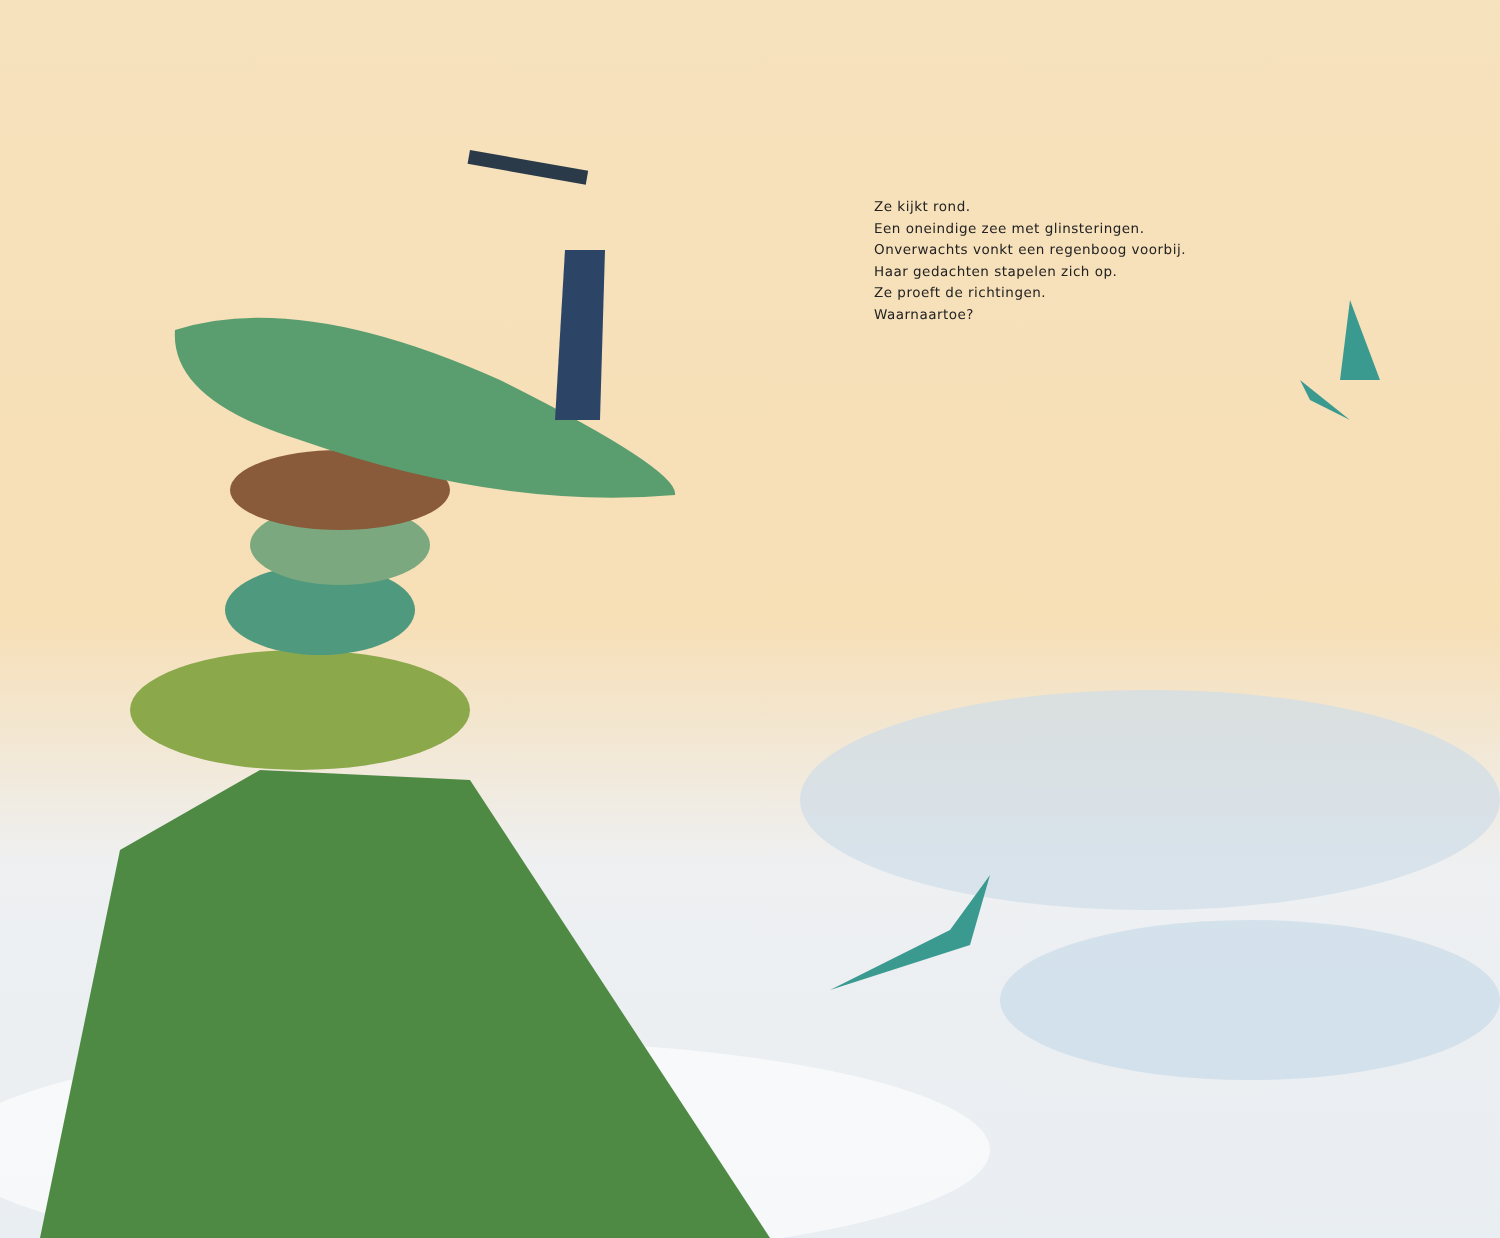Ze kijkt rond.
Een oneindige zee met glinsteringen.
Onverwachts vonkt een regenboog voorbij.
Haar gedachten stapelen zich op.
Ze proeft de richtingen.
Waarnaartoe?